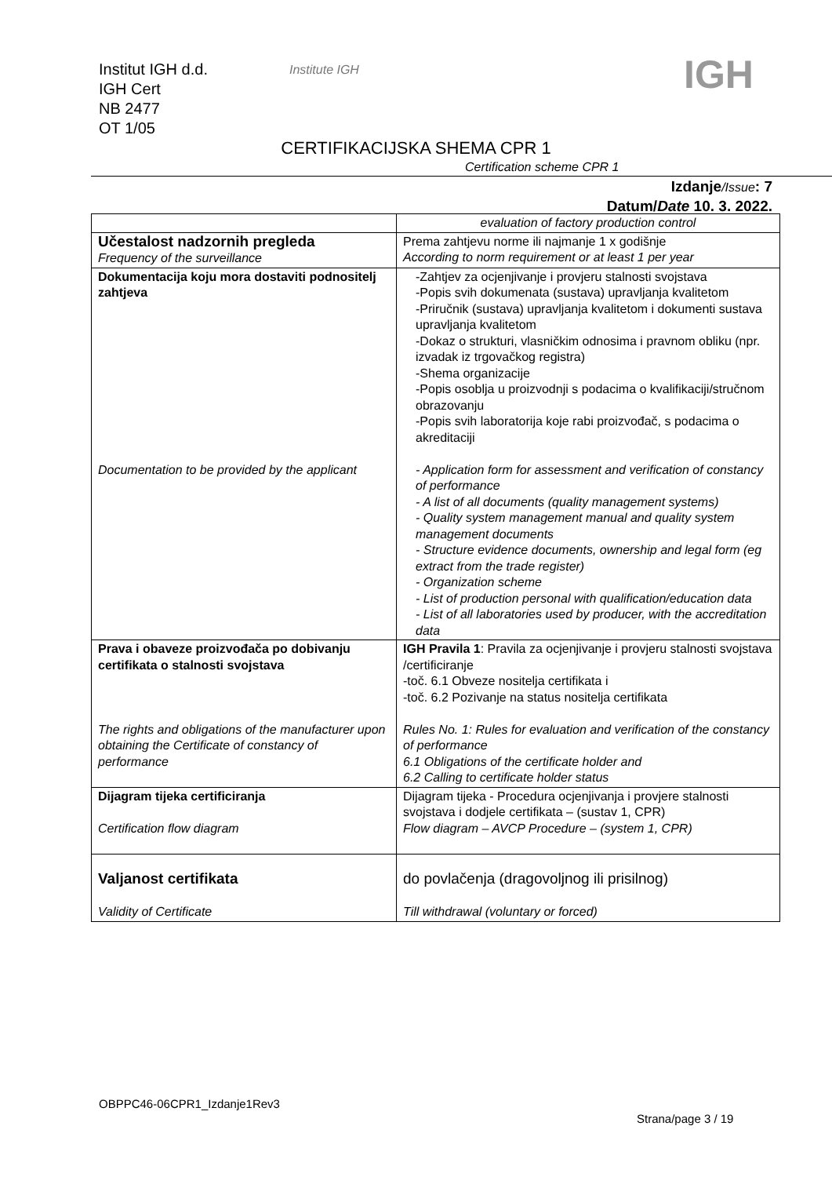Institut IGH d.d.
IGH Cert
NB 2477
OT 1/05
Institute IGH IGH
CERTIFIKACIJSKA SHEMA CPR 1
Certification scheme CPR 1
Izdanje/Issue: 7
Datum/Date 10. 3. 2022.
| | evaluation of factory production control |
| Učestalost nadzornih pregleda Frequency of the surveillance | Prema zahtjevu norme ili najmanje 1 x godišnje According to norm requirement or at least 1 per year |
| Dokumentacija koju mora dostaviti podnositelj zahtjeva Documentation to be provided by the applicant | -Zahtjev za ocjenjivanje i provjeru stalnosti svojstava -Popis svih dokumenata (sustava) upravljanja kvalitetom -Priručnik (sustava) upravljanja kvalitetom i dokumenti sustava upravljanja kvalitetom -Dokaz o strukturi, vlasničkim odnosima i pravnom obliku (npr. izvadak iz trgovačkog registra) -Shema organizacije -Popis osoblja u proizvodnji s podacima o kvalifikaciji/stručnom obrazovanju -Popis svih laboratorija koje rabi proizvođač, s podacima o akreditaciji - Application form for assessment and verification of constancy of performance - A list of all documents (quality management systems) - Quality system management manual and quality system management documents - Structure evidence documents, ownership and legal form (eg extract from the trade register) - Organization scheme - List of production personal with qualification/education data - List of all laboratories used by producer, with the accreditation data |
| Prava i obaveze proizvođača po dobivanju certifikata o stalnosti svojstava The rights and obligations of the manufacturer upon obtaining the Certificate of constancy of performance | IGH Pravila 1 : Pravila za ocjenjivanje i provjeru stalnosti svojstava /certificiranje -toč. 6.1 Obveze nositelja certifikata i -toč. 6.2 Pozivanje na status nositelja certifikata Rules No. 1: Rules for evaluation and verification of the constancy of performance 6.1 Obligations of the certificate holder and 6.2 Calling to certificate holder status |
| Dijagram tijeka certificiranja Certification flow diagram | Dijagram tijeka - Procedura ocjenjivanja i provjere stalnosti svojstava i dodjele certifikata – (sustav 1, CPR) Flow diagram – AVCP Procedure – (system 1, CPR) |
| Valjanost certifikata Validity of Certificate | do povlačenja (dragovoljnog ili prisilnog) Till withdrawal (voluntary or forced) |
OBPPC46-06CPR1_Izdanje1Rev3
Strana/page 3 / 19